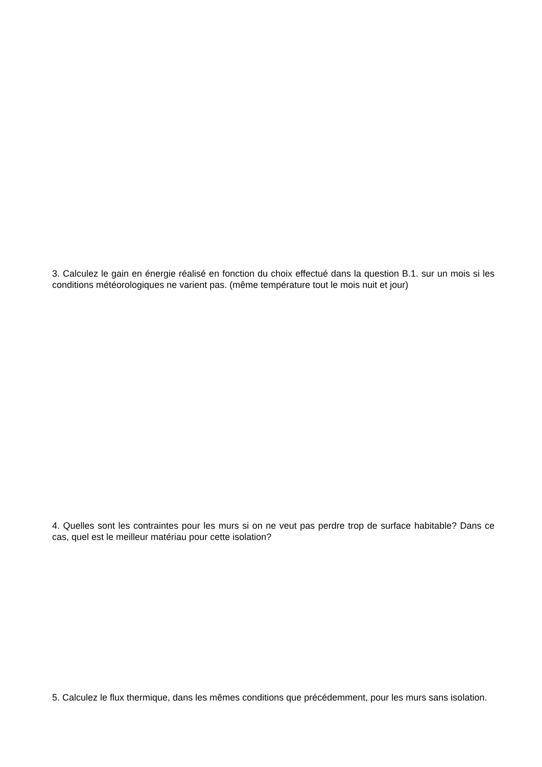3. Calculez le gain en énergie réalisé en fonction du choix effectué dans la question B.1. sur un mois si les conditions météorologiques ne varient pas. (même température tout le mois nuit et jour)
4. Quelles sont les contraintes pour les murs si on ne veut pas perdre trop de surface habitable? Dans ce cas, quel est le meilleur matériau pour cette isolation?
5. Calculez le flux thermique, dans les mêmes conditions que précédemment, pour les murs sans isolation.